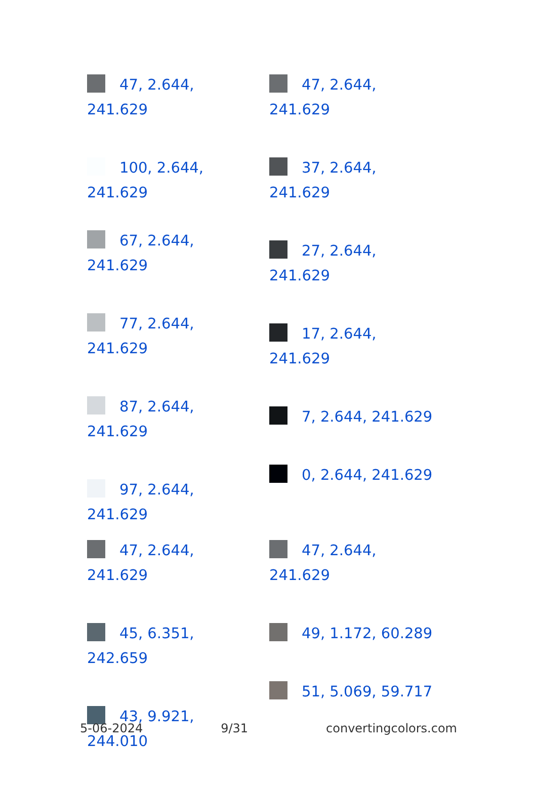47, 2.644, 241.629
100, 2.644, 241.629
67, 2.644, 241.629
77, 2.644, 241.629
87, 2.644, 241.629
97, 2.644, 241.629
47, 2.644, 241.629
37, 2.644, 241.629
27, 2.644, 241.629
17, 2.644, 241.629
7, 2.644, 241.629
0, 2.644, 241.629
47, 2.644, 241.629
45, 6.351, 242.659
43, 9.921, 244.010
47, 2.644, 241.629
49, 1.172, 60.289
51, 5.069, 59.717
5-06-2024 9/31 convertingcolors.com